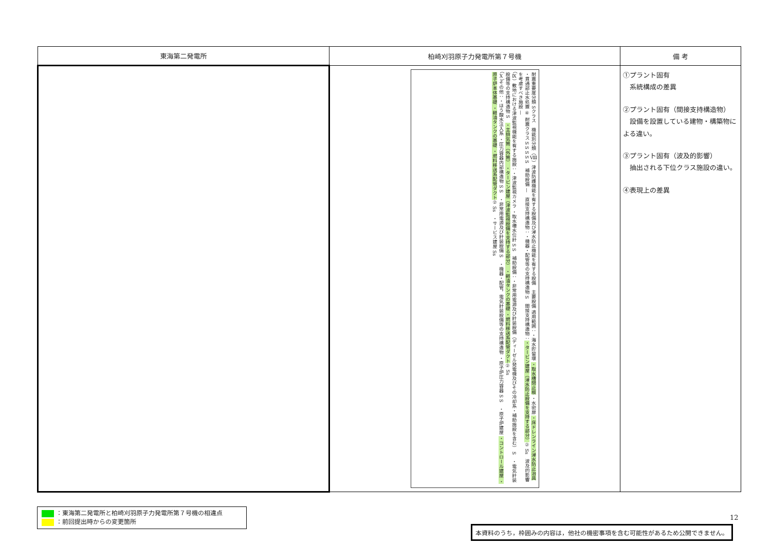| 東海第二発電所 | 柏崎刈羽原子力発電所第７号機 | 備 考 |
| --- | --- | --- |
| | 耐震重要度分類 Sクラス 機能別分類（Ⅷ）津波防護機能を有する設備及び浸水防止機能を有する設備 主要設備 適用範囲：・海水貯留堰 ・取水槽閉止板 ・水密扉 ・床ドレンライン浸水防止治具 ・貫通部止水処置 ④ 耐震クラス S S S S S 補助設備 — 直接支持構造物：・機器・配管等の支持構造物 S 間接支持構造物： ・タービン建屋（浸水防止設備を支持する部分） ② Ss 波及的影響を考慮すべき施設 — （Ⅸ）敷地における津波監視機能を有する施設：・津波監視カメラ ・取水槽水位計 S S 補助設備：・非常用電源及び計装設備（ディーゼル発電機及びその冷却系・補助施設を含む） S ・電気計装設備等の支持構造物 S ・主排気筒（外筒） ・タービン建屋（津波監視設備を支持する部分） ・軽油タンクの基礎 ・燃料移送系配管ダクト ② Ss （Ⅹ）その他：・ほう酸水注入系 ・圧力容器内部構造物 S S ・非常用電源及び計装設備 S ・機器・配管，電気計装設備等の支持構造物 ・原子炉圧力容器 S S ・原子炉建屋 ・コントロール建屋 ・原子炉本体基礎 ・軽油タンクの基礎 ・燃料移送系配管ダクト ② Ss ・サービス建屋 Ss | ①プラント固有 系統構成の差異 ②プラント固有（間接支持構造物） 設備を設置している建物・構築物による違い。 ③プラント固有（波及的影響） 抽出される下位クラス施設の違い。 ④表現上の差異 |
：東海第二発電所と柏崎刈羽原子力発電所第７号機の相違点
：前回提出時からの変更箇所
12
本資料のうち，枠囲みの内容は，他社の機密事項を含む可能性があるため公開できません。